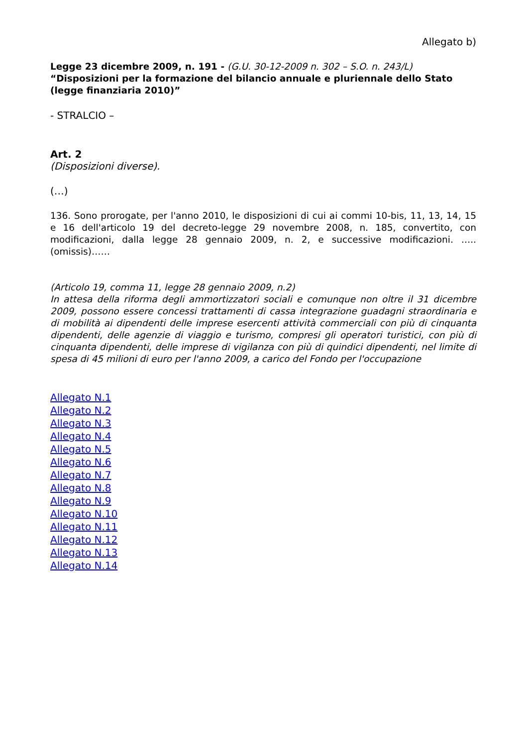Allegato b)
Legge 23 dicembre 2009, n. 191 - (G.U. 30-12-2009 n. 302 – S.O. n. 243/L)
“Disposizioni per la formazione del bilancio annuale e pluriennale dello Stato (legge finanziaria 2010)”
- STRALCIO –
Art. 2
(Disposizioni diverse).
(…)
136. Sono prorogate, per l'anno 2010, le disposizioni di cui ai commi 10-bis, 11, 13, 14, 15 e 16 dell'articolo 19 del decreto-legge 29 novembre 2008, n. 185, convertito, con modificazioni, dalla legge 28 gennaio 2009, n. 2, e successive modificazioni. …..(omissis)……
(Articolo 19, comma 11, legge 28 gennaio 2009, n.2)
In attesa della riforma degli ammortizzatori sociali e comunque non oltre il 31 dicembre 2009, possono essere concessi trattamenti di cassa integrazione guadagni straordinaria e di mobilità ai dipendenti delle imprese esercenti attività commerciali con più di cinquanta dipendenti, delle agenzie di viaggio e turismo, compresi gli operatori turistici, con più di cinquanta dipendenti, delle imprese di vigilanza con più di quindici dipendenti, nel limite di spesa di 45 milioni di euro per l'anno 2009, a carico del Fondo per l'occupazione
Allegato N.1
Allegato N.2
Allegato N.3
Allegato N.4
Allegato N.5
Allegato N.6
Allegato N.7
Allegato N.8
Allegato N.9
Allegato N.10
Allegato N.11
Allegato N.12
Allegato N.13
Allegato N.14